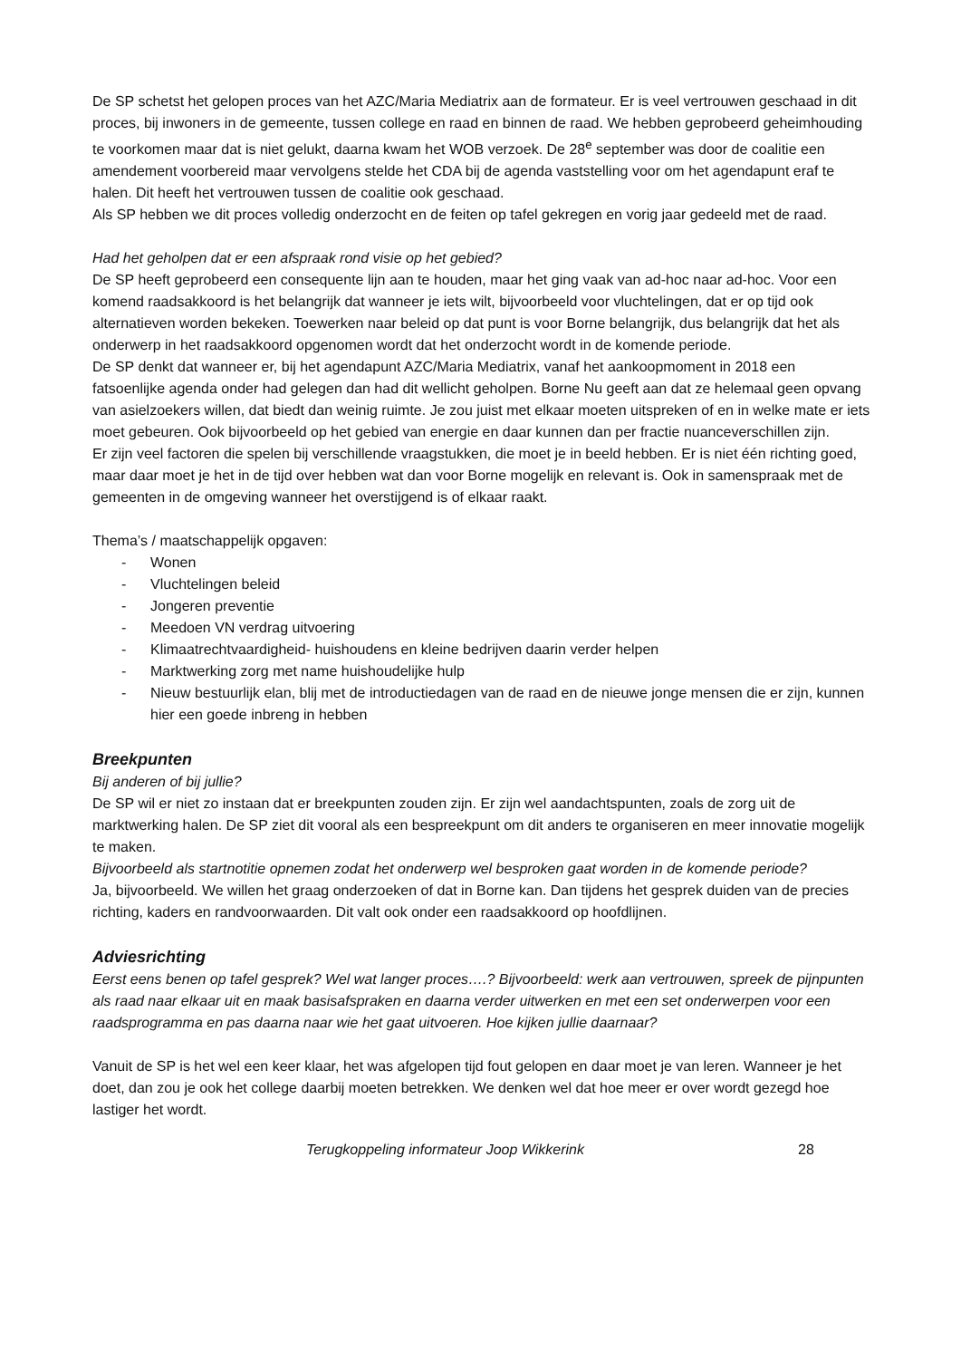De SP schetst het gelopen proces van het AZC/Maria Mediatrix aan de formateur. Er is veel vertrouwen geschaad in dit proces, bij inwoners in de gemeente, tussen college en raad en binnen de raad. We hebben geprobeerd geheimhouding te voorkomen maar dat is niet gelukt, daarna kwam het WOB verzoek. De 28<sup>e</sup> september was door de coalitie een amendement voorbereid maar vervolgens stelde het CDA bij de agenda vaststelling voor om het agendapunt eraf te halen. Dit heeft het vertrouwen tussen de coalitie ook geschaad.
Als SP hebben we dit proces volledig onderzocht en de feiten op tafel gekregen en vorig jaar gedeeld met de raad.
Had het geholpen dat er een afspraak rond visie op het gebied?
De SP heeft geprobeerd een consequente lijn aan te houden, maar het ging vaak van ad-hoc naar ad-hoc. Voor een komend raadsakkoord is het belangrijk dat wanneer je iets wilt, bijvoorbeeld voor vluchtelingen, dat er op tijd ook alternatieven worden bekeken. Toewerken naar beleid op dat punt is voor Borne belangrijk, dus belangrijk dat het als onderwerp in het raadsakkoord opgenomen wordt dat het onderzocht wordt in de komende periode.
De SP denkt dat wanneer er, bij het agendapunt AZC/Maria Mediatrix, vanaf het aankoopmoment in 2018 een fatsoenlijke agenda onder had gelegen dan had dit wellicht geholpen. Borne Nu geeft aan dat ze helemaal geen opvang van asielzoekers willen, dat biedt dan weinig ruimte. Je zou juist met elkaar moeten uitspreken of en in welke mate er iets moet gebeuren. Ook bijvoorbeeld op het gebied van energie en daar kunnen dan per fractie nuanceverschillen zijn.
Er zijn veel factoren die spelen bij verschillende vraagstukken, die moet je in beeld hebben. Er is niet één richting goed, maar daar moet je het in de tijd over hebben wat dan voor Borne mogelijk en relevant is. Ook in samenspraak met de gemeenten in de omgeving wanneer het overstijgend is of elkaar raakt.
Thema’s / maatschappelijk opgaven:
- Wonen
- Vluchtelingen beleid
- Jongeren preventie
- Meedoen VN verdrag uitvoering
- Klimaatrechtvaardigheid- huishoudens en kleine bedrijven daarin verder helpen
- Marktwerking zorg met name huishoudelijke hulp
- Nieuw bestuurlijk elan, blij met de introductiedagen van de raad en de nieuwe jonge mensen die er zijn, kunnen hier een goede inbreng in hebben
Breekpunten
Bij anderen of bij jullie?
De SP wil er niet zo instaan dat er breekpunten zouden zijn. Er zijn wel aandachtspunten, zoals de zorg uit de marktwerking halen. De SP ziet dit vooral als een bespreekpunt om dit anders te organiseren en meer innovatie mogelijk te maken.
Bijvoorbeeld als startnotitie opnemen zodat het onderwerp wel besproken gaat worden in de komende periode?
Ja, bijvoorbeeld. We willen het graag onderzoeken of dat in Borne kan. Dan tijdens het gesprek duiden van de precies richting, kaders en randvoorwaarden. Dit valt ook onder een raadsakkoord op hoofdlijnen.
Adviesrichting
Eerst eens benen op tafel gesprek? Wel wat langer proces….? Bijvoorbeeld: werk aan vertrouwen, spreek de pijnpunten als raad naar elkaar uit en maak basisafspraken en daarna verder uitwerken en met een set onderwerpen voor een raadsprogramma en pas daarna naar wie het gaat uitvoeren. Hoe kijken jullie daarnaar?
Vanuit de SP is het wel een keer klaar, het was afgelopen tijd fout gelopen en daar moet je van leren. Wanneer je het doet, dan zou je ook het college daarbij moeten betrekken. We denken wel dat hoe meer er over wordt gezegd hoe lastiger het wordt.
Terugkoppeling informateur Joop Wikkerink 28